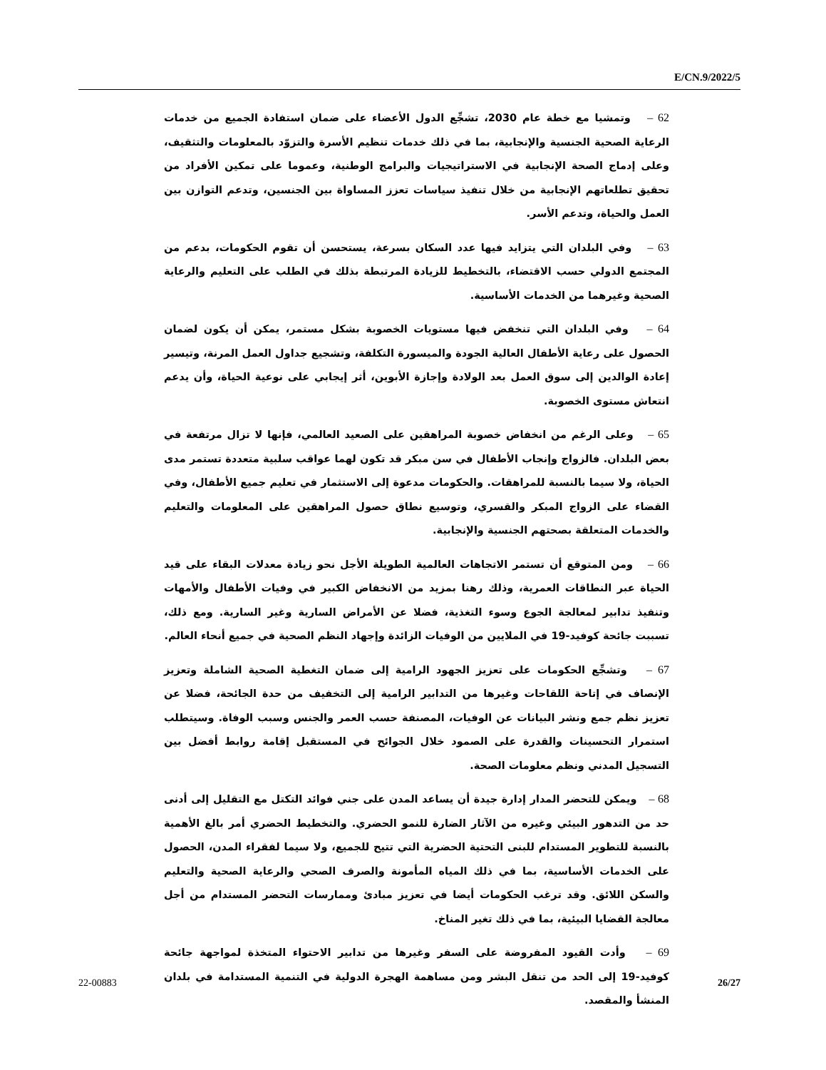E/CN.9/2022/5
62 – وتمشيا مع خطة عام 2030، تشجِّع الدول الأعضاء على ضمان استفادة الجميع من خدمات الرعاية الصحية الجنسية والإنجابية، بما في ذلك خدمات تنظيم الأسرة والتزوّد بالمعلومات والتثقيف، وعلى إدماج الصحة الإنجابية في الاستراتيجيات والبرامج الوطنية، وعموما على تمكين الأفراد من تحقيق تطلعاتهم الإنجابية من خلال تنفيذ سياسات تعزز المساواة بين الجنسين، وتدعم التوازن بين العمل والحياة، وتدعم الأسر.
63 – وفي البلدان التي يتزايد فيها عدد السكان بسرعة، يستحسن أن تقوم الحكومات، بدعم من المجتمع الدولي حسب الاقتضاء، بالتخطيط للزيادة المرتبطة بذلك في الطلب على التعليم والرعاية الصحية وغيرهما من الخدمات الأساسية.
64 – وفي البلدان التي تنخفض فيها مستويات الخصوبة بشكل مستمر، يمكن أن يكون لضمان الحصول على رعاية الأطفال العالية الجودة والميسورة التكلفة، وتشجيع جداول العمل المرنة، وتيسير إعادة الوالدين إلى سوق العمل بعد الولادة وإجازة الأبوين، أثر إيجابي على نوعية الحياة، وأن يدعم انتعاش مستوى الخصوبة.
65 – وعلى الرغم من انخفاض خصوبة المراهقين على الصعيد العالمي، فإنها لا تزال مرتفعة في بعض البلدان. فالزواج وإنجاب الأطفال في سن مبكر قد تكون لهما عواقب سلبية متعددة تستمر مدى الحياة، ولا سيما بالنسبة للمراهقات. والحكومات مدعوة إلى الاستثمار في تعليم جميع الأطفال، وفي القضاء على الزواج المبكر والقسري، وتوسيع نطاق حصول المراهقين على المعلومات والتعليم والخدمات المتعلقة بصحتهم الجنسية والإنجابية.
66 – ومن المتوقع أن تستمر الاتجاهات العالمية الطويلة الأجل نحو زيادة معدلات البقاء على قيد الحياة عبر النطاقات العمرية، وذلك رهنا بمزيد من الانخفاض الكبير في وفيات الأطفال والأمهات وتنفيذ تدابير لمعالجة الجوع وسوء التغذية، فضلا عن الأمراض السارية وغير السارية. ومع ذلك، تسببت جائحة كوفيد-19 في الملايين من الوفيات الزائدة وإجهاد النظم الصحية في جميع أنحاء العالم.
67 – وتشجِّع الحكومات على تعزيز الجهود الرامية إلى ضمان التغطية الصحية الشاملة وتعزيز الإنصاف في إتاحة اللقاحات وغيرها من التدابير الرامية إلى التخفيف من حدة الجائحة، فضلا عن تعزيز نظم جمع ونشر البيانات عن الوفيات، المصنفة حسب العمر والجنس وسبب الوفاة. وسيتطلب استمرار التحسينات والقدرة على الصمود خلال الجوائح في المستقبل إقامة روابط أفضل بين التسجيل المدني ونظم معلومات الصحة.
68 – ويمكن للتحضر المدار إدارة جيدة أن يساعد المدن على جني فوائد التكتل مع التقليل إلى أدنى حد من التدهور البيئي وغيره من الآثار الضارة للنمو الحضري. والتخطيط الحضري أمر بالغ الأهمية بالنسبة للتطوير المستدام للبنى التحتية الحضرية التي تتيح للجميع، ولا سيما لفقراء المدن، الحصول على الخدمات الأساسية، بما في ذلك المياه المأمونة والصرف الصحي والرعاية الصحية والتعليم والسكن اللائق. وقد ترغب الحكومات أيضا في تعزيز مبادئ وممارسات التحضر المستدام من أجل معالجة القضايا البيئية، بما في ذلك تغير المناخ.
69 – وأدت القيود المفروضة على السفر وغيرها من تدابير الاحتواء المتخذة لمواجهة جائحة كوفيد-19 إلى الحد من تنقل البشر ومن مساهمة الهجرة الدولية في التنمية المستدامة في بلدان المنشأ والمقصد.
22-00883 26/27